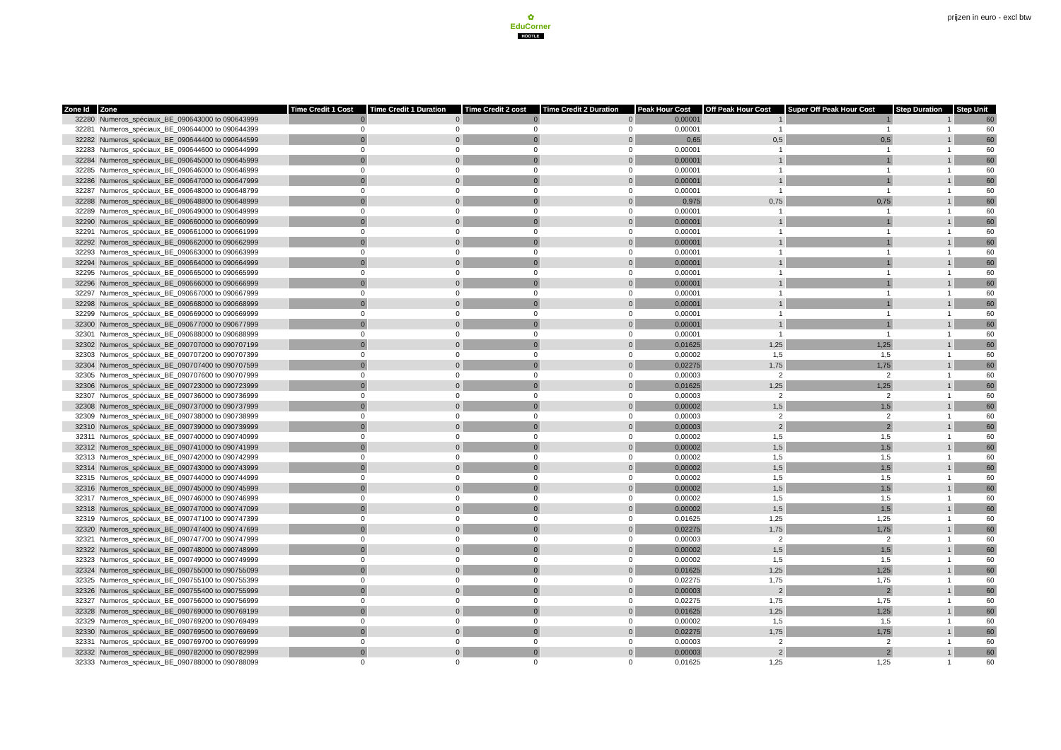✿
EduCorner
HOOTLE
prijzen in euro - excl btw
| Zone Id | Zone | Time Credit 1 Cost | Time Credit 1 Duration | Time Credit 2 cost | Time Credit 2 Duration | Peak Hour Cost | Off Peak Hour Cost | Super Off Peak Hour Cost | Step Duration | Step Unit |
| --- | --- | --- | --- | --- | --- | --- | --- | --- | --- | --- |
| 32280 | Numeros_spéciaux_BE_090643000 to 090643999 | 0 | 0 | 0 | 0 | 0,00001 | 1 | 1 | 1 | 60 |
| 32281 | Numeros_spéciaux_BE_090644000 to 090644399 | 0 | 0 | 0 | 0 | 0,00001 | 1 | 1 | 1 | 60 |
| 32282 | Numeros_spéciaux_BE_090644400 to 090644599 | 0 | 0 | 0 | 0 | 0,65 | 0,5 | 0,5 | 1 | 60 |
| 32283 | Numeros_spéciaux_BE_090644600 to 090644999 | 0 | 0 | 0 | 0 | 0,00001 | 1 | 1 | 1 | 60 |
| 32284 | Numeros_spéciaux_BE_090645000 to 090645999 | 0 | 0 | 0 | 0 | 0,00001 | 1 | 1 | 1 | 60 |
| 32285 | Numeros_spéciaux_BE_090646000 to 090646999 | 0 | 0 | 0 | 0 | 0,00001 | 1 | 1 | 1 | 60 |
| 32286 | Numeros_spéciaux_BE_090647000 to 090647999 | 0 | 0 | 0 | 0 | 0,00001 | 1 | 1 | 1 | 60 |
| 32287 | Numeros_spéciaux_BE_090648000 to 090648799 | 0 | 0 | 0 | 0 | 0,00001 | 1 | 1 | 1 | 60 |
| 32288 | Numeros_spéciaux_BE_090648800 to 090648999 | 0 | 0 | 0 | 0 | 0,975 | 0,75 | 0,75 | 1 | 60 |
| 32289 | Numeros_spéciaux_BE_090649000 to 090649999 | 0 | 0 | 0 | 0 | 0,00001 | 1 | 1 | 1 | 60 |
| 32290 | Numeros_spéciaux_BE_090660000 to 090660999 | 0 | 0 | 0 | 0 | 0,00001 | 1 | 1 | 1 | 60 |
| 32291 | Numeros_spéciaux_BE_090661000 to 090661999 | 0 | 0 | 0 | 0 | 0,00001 | 1 | 1 | 1 | 60 |
| 32292 | Numeros_spéciaux_BE_090662000 to 090662999 | 0 | 0 | 0 | 0 | 0,00001 | 1 | 1 | 1 | 60 |
| 32293 | Numeros_spéciaux_BE_090663000 to 090663999 | 0 | 0 | 0 | 0 | 0,00001 | 1 | 1 | 1 | 60 |
| 32294 | Numeros_spéciaux_BE_090664000 to 090664999 | 0 | 0 | 0 | 0 | 0,00001 | 1 | 1 | 1 | 60 |
| 32295 | Numeros_spéciaux_BE_090665000 to 090665999 | 0 | 0 | 0 | 0 | 0,00001 | 1 | 1 | 1 | 60 |
| 32296 | Numeros_spéciaux_BE_090666000 to 090666999 | 0 | 0 | 0 | 0 | 0,00001 | 1 | 1 | 1 | 60 |
| 32297 | Numeros_spéciaux_BE_090667000 to 090667999 | 0 | 0 | 0 | 0 | 0,00001 | 1 | 1 | 1 | 60 |
| 32298 | Numeros_spéciaux_BE_090668000 to 090668999 | 0 | 0 | 0 | 0 | 0,00001 | 1 | 1 | 1 | 60 |
| 32299 | Numeros_spéciaux_BE_090669000 to 090669999 | 0 | 0 | 0 | 0 | 0,00001 | 1 | 1 | 1 | 60 |
| 32300 | Numeros_spéciaux_BE_090677000 to 090677999 | 0 | 0 | 0 | 0 | 0,00001 | 1 | 1 | 1 | 60 |
| 32301 | Numeros_spéciaux_BE_090688000 to 090688999 | 0 | 0 | 0 | 0 | 0,00001 | 1 | 1 | 1 | 60 |
| 32302 | Numeros_spéciaux_BE_090707000 to 090707199 | 0 | 0 | 0 | 0 | 0,01625 | 1,25 | 1,25 | 1 | 60 |
| 32303 | Numeros_spéciaux_BE_090707200 to 090707399 | 0 | 0 | 0 | 0 | 0,00002 | 1,5 | 1,5 | 1 | 60 |
| 32304 | Numeros_spéciaux_BE_090707400 to 090707599 | 0 | 0 | 0 | 0 | 0,02275 | 1,75 | 1,75 | 1 | 60 |
| 32305 | Numeros_spéciaux_BE_090707600 to 090707999 | 0 | 0 | 0 | 0 | 0,00003 | 2 | 2 | 1 | 60 |
| 32306 | Numeros_spéciaux_BE_090723000 to 090723999 | 0 | 0 | 0 | 0 | 0,01625 | 1,25 | 1,25 | 1 | 60 |
| 32307 | Numeros_spéciaux_BE_090736000 to 090736999 | 0 | 0 | 0 | 0 | 0,00003 | 2 | 2 | 1 | 60 |
| 32308 | Numeros_spéciaux_BE_090737000 to 090737999 | 0 | 0 | 0 | 0 | 0,00002 | 1,5 | 1,5 | 1 | 60 |
| 32309 | Numeros_spéciaux_BE_090738000 to 090738999 | 0 | 0 | 0 | 0 | 0,00003 | 2 | 2 | 1 | 60 |
| 32310 | Numeros_spéciaux_BE_090739000 to 090739999 | 0 | 0 | 0 | 0 | 0,00003 | 2 | 2 | 1 | 60 |
| 32311 | Numeros_spéciaux_BE_090740000 to 090740999 | 0 | 0 | 0 | 0 | 0,00002 | 1,5 | 1,5 | 1 | 60 |
| 32312 | Numeros_spéciaux_BE_090741000 to 090741999 | 0 | 0 | 0 | 0 | 0,00002 | 1,5 | 1,5 | 1 | 60 |
| 32313 | Numeros_spéciaux_BE_090742000 to 090742999 | 0 | 0 | 0 | 0 | 0,00002 | 1,5 | 1,5 | 1 | 60 |
| 32314 | Numeros_spéciaux_BE_090743000 to 090743999 | 0 | 0 | 0 | 0 | 0,00002 | 1,5 | 1,5 | 1 | 60 |
| 32315 | Numeros_spéciaux_BE_090744000 to 090744999 | 0 | 0 | 0 | 0 | 0,00002 | 1,5 | 1,5 | 1 | 60 |
| 32316 | Numeros_spéciaux_BE_090745000 to 090745999 | 0 | 0 | 0 | 0 | 0,00002 | 1,5 | 1,5 | 1 | 60 |
| 32317 | Numeros_spéciaux_BE_090746000 to 090746999 | 0 | 0 | 0 | 0 | 0,00002 | 1,5 | 1,5 | 1 | 60 |
| 32318 | Numeros_spéciaux_BE_090747000 to 090747099 | 0 | 0 | 0 | 0 | 0,00002 | 1,5 | 1,5 | 1 | 60 |
| 32319 | Numeros_spéciaux_BE_090747100 to 090747399 | 0 | 0 | 0 | 0 | 0,01625 | 1,25 | 1,25 | 1 | 60 |
| 32320 | Numeros_spéciaux_BE_090747400 to 090747699 | 0 | 0 | 0 | 0 | 0,02275 | 1,75 | 1,75 | 1 | 60 |
| 32321 | Numeros_spéciaux_BE_090747700 to 090747999 | 0 | 0 | 0 | 0 | 0,00003 | 2 | 2 | 1 | 60 |
| 32322 | Numeros_spéciaux_BE_090748000 to 090748999 | 0 | 0 | 0 | 0 | 0,00002 | 1,5 | 1,5 | 1 | 60 |
| 32323 | Numeros_spéciaux_BE_090749000 to 090749999 | 0 | 0 | 0 | 0 | 0,00002 | 1,5 | 1,5 | 1 | 60 |
| 32324 | Numeros_spéciaux_BE_090755000 to 090755099 | 0 | 0 | 0 | 0 | 0,01625 | 1,25 | 1,25 | 1 | 60 |
| 32325 | Numeros_spéciaux_BE_090755100 to 090755399 | 0 | 0 | 0 | 0 | 0,02275 | 1,75 | 1,75 | 1 | 60 |
| 32326 | Numeros_spéciaux_BE_090755400 to 090755999 | 0 | 0 | 0 | 0 | 0,00003 | 2 | 2 | 1 | 60 |
| 32327 | Numeros_spéciaux_BE_090756000 to 090756999 | 0 | 0 | 0 | 0 | 0,02275 | 1,75 | 1,75 | 1 | 60 |
| 32328 | Numeros_spéciaux_BE_090769000 to 090769199 | 0 | 0 | 0 | 0 | 0,01625 | 1,25 | 1,25 | 1 | 60 |
| 32329 | Numeros_spéciaux_BE_090769200 to 090769499 | 0 | 0 | 0 | 0 | 0,00002 | 1,5 | 1,5 | 1 | 60 |
| 32330 | Numeros_spéciaux_BE_090769500 to 090769699 | 0 | 0 | 0 | 0 | 0,02275 | 1,75 | 1,75 | 1 | 60 |
| 32331 | Numeros_spéciaux_BE_090769700 to 090769999 | 0 | 0 | 0 | 0 | 0,00003 | 2 | 2 | 1 | 60 |
| 32332 | Numeros_spéciaux_BE_090782000 to 090782999 | 0 | 0 | 0 | 0 | 0,00003 | 2 | 2 | 1 | 60 |
| 32333 | Numeros_spéciaux_BE_090788000 to 090788099 | 0 | 0 | 0 | 0 | 0,01625 | 1,25 | 1,25 | 1 | 60 |